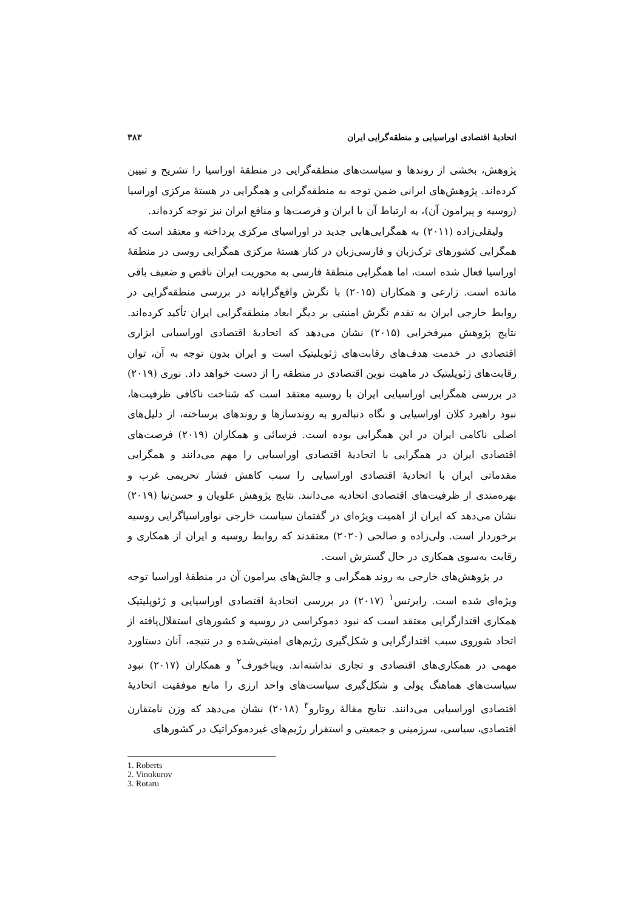اتحادیهٔ اقتصادی اوراسیایی و منطقه‌گرایی ایران ۳۸۳
پژوهش، بخشی از روندها و سیاست‌های منطقه‌گرایی در منطقهٔ اوراسیا را تشریح و تبیین کرده‌اند. پژوهش‌های ایرانی ضمن توجه به منطقه‌گرایی و همگرایی در هستهٔ مرکزی اوراسیا (روسیه و پیرامون آن)، به ارتباط آن با ایران و فرصت‌ها و منافع ایران نیز توجه کرده‌اند.
ولیقلی‌زاده (۲۰۱۱) به همگرایی‌هایی جدید در اوراسیای مرکزی پرداخته و معتقد است که همگرایی کشورهای ترک‌زبان و فارسی‌زبان در کنار هستهٔ مرکزی همگرایی روسی در منطقهٔ اوراسیا فعال شده است، اما همگرایی منطقهٔ فارسی به محوریت ایران ناقص و ضعیف باقی مانده است. زارعی و همکاران (۲۰۱۵) با نگرش واقع‌گرایانه در بررسی منطقه‌گرایی در روابط خارجی ایران به تقدم نگرش امنیتی بر دیگر ابعاد منطقه‌گرایی ایران تأکید کرده‌اند. نتایج پژوهش میرفخرایی (۲۰۱۵) نشان می‌دهد که اتحادیهٔ اقتصادی اوراسیایی ابزاری اقتصادی در خدمت هدف‌های رقابت‌های ژئوپلیتیک است و ایران بدون توجه به آن، توان رقابت‌های ژئوپلیتیک در ماهیت نوین اقتصادی در منطقه را از دست خواهد داد. نوری (۲۰۱۹) در بررسی همگرایی اوراسیایی ایران با روسیه معتقد است که شناخت ناکافی ظرفیت‌ها، نبود راهبرد کلان اوراسیایی و نگاه دنباله‌رو به روندسازها و روندهای برساخته، از دلیل‌های اصلی ناکامی ایران در این همگرایی بوده است. فرسائی و همکاران (۲۰۱۹) فرصت‌های اقتصادی ایران در همگرایی با اتحادیهٔ اقتصادی اوراسیایی را مهم می‌دانند و همگرایی مقدماتی ایران با اتحادیهٔ اقتصادی اوراسیایی را سبب کاهش فشار تحریمی غرب و بهره‌مندی از ظرفیت‌های اقتصادی اتحادیه می‌دانند. نتایج پژوهش علویان و حسن‌نیا (۲۰۱۹) نشان می‌دهد که ایران از اهمیت ویژه‌ای در گفتمان سیاست خارجی نواوراسیاگرایی روسیه برخوردار است. ولی‌زاده و صالحی (۲۰۲۰) معتقدند که روابط روسیه و ایران از همکاری و رقابت به‌سوی همکاری در حال گسترش است.
در پژوهش‌های خارجی به روند همگرایی و چالش‌های پیرامون آن در منطقهٔ اوراسیا توجه ویژه‌ای شده است. رابرتس<sup>۱</sup> (۲۰۱۷) در بررسی اتحادیهٔ اقتصادی اوراسیایی و ژئوپلیتیک همکاری اقتدارگرایی معتقد است که نبود دموکراسی در روسیه و کشورهای استقلال‌یافته از اتحاد شوروی سبب اقتدارگرایی و شکل‌گیری رژیم‌های امنیتی‌شده و در نتیجه، آنان دستاورد مهمی در همکاری‌های اقتصادی و تجاری نداشته‌اند. ویناخورف<sup>۲</sup> و همکاران (۲۰۱۷) نبود سیاست‌های هماهنگ پولی و شکل‌گیری سیاست‌های واحد ارزی را مانع موفقیت اتحادیهٔ اقتصادی اوراسیایی می‌دانند. نتایج مقالهٔ روتارو<sup>۳</sup> (۲۰۱۸) نشان می‌دهد که وزن نامتقارن اقتصادی، سیاسی، سرزمینی و جمعیتی و استقرار رژیم‌های غیردموکراتیک در کشورهای
1. Roberts
2. Vinokurov
3. Rotaru